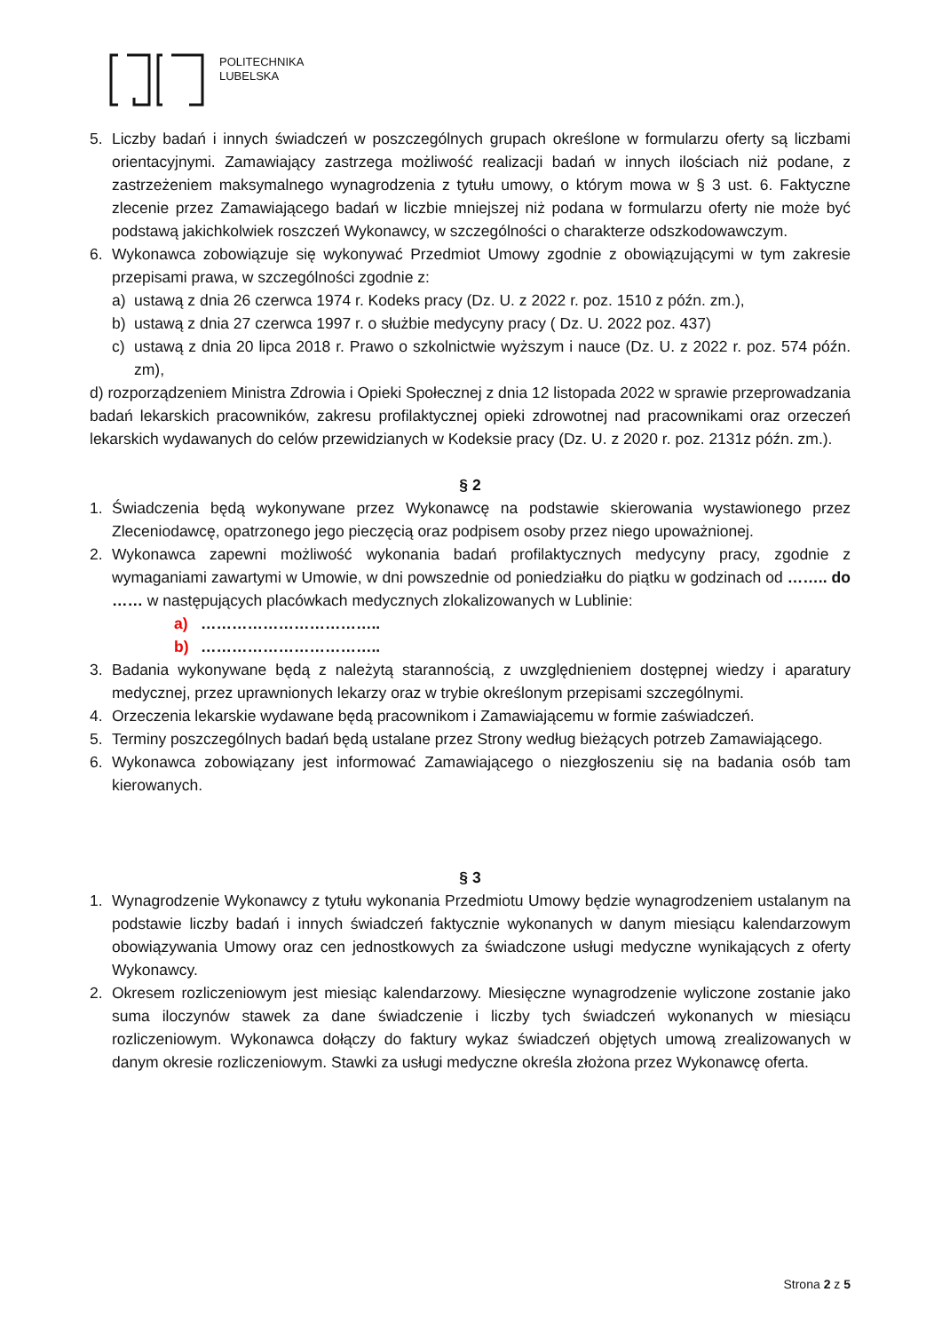POLITECHNIKA
LUBELSKA
5. Liczby badań i innych świadczeń w poszczególnych grupach określone w formularzu oferty są liczbami orientacyjnymi. Zamawiający zastrzega możliwość realizacji badań w innych ilościach niż podane, z zastrzeżeniem maksymalnego wynagrodzenia z tytułu umowy, o którym mowa w § 3 ust. 6. Faktyczne zlecenie przez Zamawiającego badań w liczbie mniejszej niż podana w formularzu oferty nie może być podstawą jakichkolwiek roszczeń Wykonawcy, w szczególności o charakterze odszkodowawczym.
6. Wykonawca zobowiązuje się wykonywać Przedmiot Umowy zgodnie z obowiązującymi w tym zakresie przepisami prawa, w szczególności zgodnie z:
a) ustawą z dnia 26 czerwca 1974 r. Kodeks pracy (Dz. U. z 2022 r. poz. 1510 z późn. zm.),
b) ustawą z dnia 27 czerwca 1997 r. o służbie medycyny pracy ( Dz. U. 2022 poz. 437)
c) ustawą z dnia 20 lipca 2018 r. Prawo o szkolnictwie wyższym i nauce (Dz. U. z 2022 r. poz. 574 późn. zm),
d) rozporządzeniem Ministra Zdrowia i Opieki Społecznej z dnia 12 listopada 2022 w sprawie przeprowadzania badań lekarskich pracowników, zakresu profilaktycznej opieki zdrowotnej nad pracownikami oraz orzeczeń lekarskich wydawanych do celów przewidzianych w Kodeksie pracy (Dz. U. z 2020 r. poz. 2131z późn. zm.).
§ 2
1. Świadczenia będą wykonywane przez Wykonawcę na podstawie skierowania wystawionego przez Zleceniodawcę, opatrzonego jego pieczęcią oraz podpisem osoby przez niego upoważnionej.
2. Wykonawca zapewni możliwość wykonania badań profilaktycznych medycyny pracy, zgodnie z wymaganiami zawartymi w Umowie, w dni powszednie od poniedziałku do piątku w godzinach od …….. do …… w następujących placówkach medycznych zlokalizowanych w Lublinie:
a) ……………………………..
b) ……………………………..
3. Badania wykonywane będą z należytą starannością, z uwzględnieniem dostępnej wiedzy i aparatury medycznej, przez uprawnionych lekarzy oraz w trybie określonym przepisami szczególnymi.
4. Orzeczenia lekarskie wydawane będą pracownikom i Zamawiającemu w formie zaświadczeń.
5. Terminy poszczególnych badań będą ustalane przez Strony według bieżących potrzeb Zamawiającego.
6. Wykonawca zobowiązany jest informować Zamawiającego o niezgłoszeniu się na badania osób tam kierowanych.
§ 3
1. Wynagrodzenie Wykonawcy z tytułu wykonania Przedmiotu Umowy będzie wynagrodzeniem ustalanym na podstawie liczby badań i innych świadczeń faktycznie wykonanych w danym miesiącu kalendarzowym obowiązywania Umowy oraz cen jednostkowych za świadczone usługi medyczne wynikających z oferty Wykonawcy.
2. Okresem rozliczeniowym jest miesiąc kalendarzowy. Miesięczne wynagrodzenie wyliczone zostanie jako suma iloczynów stawek za dane świadczenie i liczby tych świadczeń wykonanych w miesiącu rozliczeniowym. Wykonawca dołączy do faktury wykaz świadczeń objętych umową zrealizowanych w danym okresie rozliczeniowym. Stawki za usługi medyczne określa złożona przez Wykonawcę oferta.
Strona 2 z 5